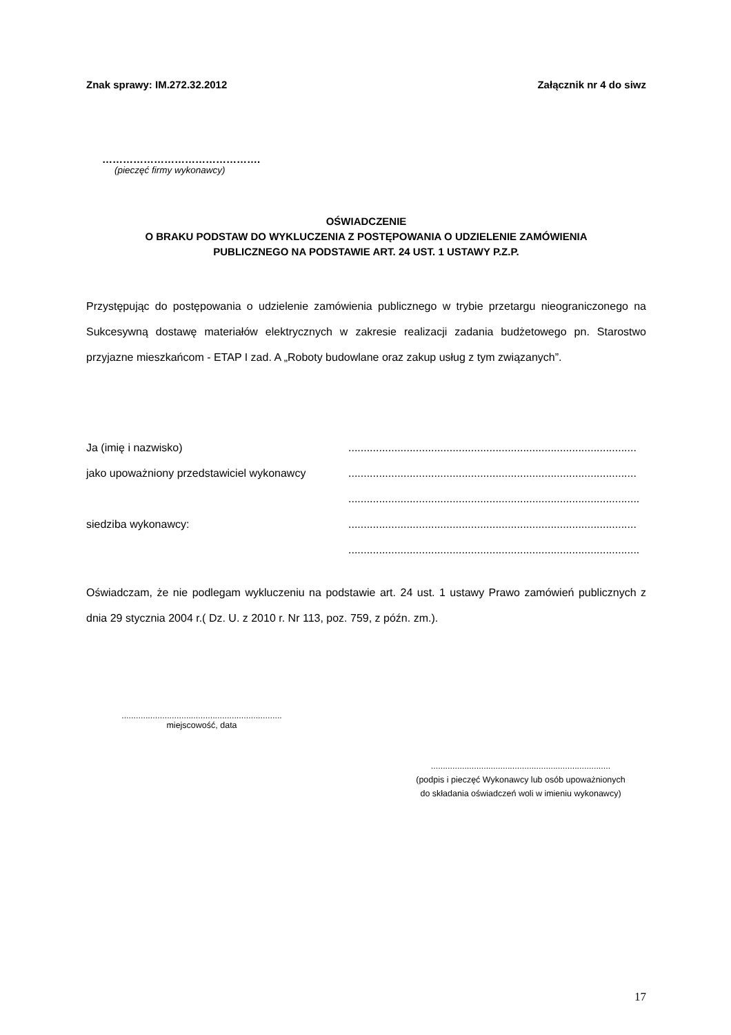Znak sprawy: IM.272.32.2012 Załącznik nr 4 do siwz
……………………………………….
(pieczęć firmy wykonawcy)
OŚWIADCZENIE
O BRAKU PODSTAW DO WYKLUCZENIA Z POSTĘPOWANIA O UDZIELENIE ZAMÓWIENIA
PUBLICZNEGO NA PODSTAWIE ART. 24 UST. 1 USTAWY P.Z.P.
Przystępując do postępowania o udzielenie zamówienia publicznego w trybie przetargu nieograniczonego na Sukcesywną dostawę materiałów elektrycznych w zakresie realizacji zadania budżetowego pn. Starostwo przyjazne mieszkańcom - ETAP I zad. A „Roboty budowlane oraz zakup usług z tym związanych”.
Ja (imię i nazwisko) ..............................................................................................
jako upoważniony przedstawiciel wykonawcy ..............................................................................................
...............................................................................................
siedziba wykonawcy: ..............................................................................................
...............................................................................................
Oświadczam, że nie podlegam wykluczeniu na podstawie art. 24 ust. 1 ustawy Prawo zamówień publicznych z dnia 29 stycznia 2004 r.( Dz. U. z 2010 r. Nr 113, poz. 759, z późn. zm.).
...................................................................
miejscowość, data
...........................................................................
(podpis i pieczęć Wykonawcy lub osób upoważnionych
do składania oświadczeń woli w imieniu wykonawcy)
17